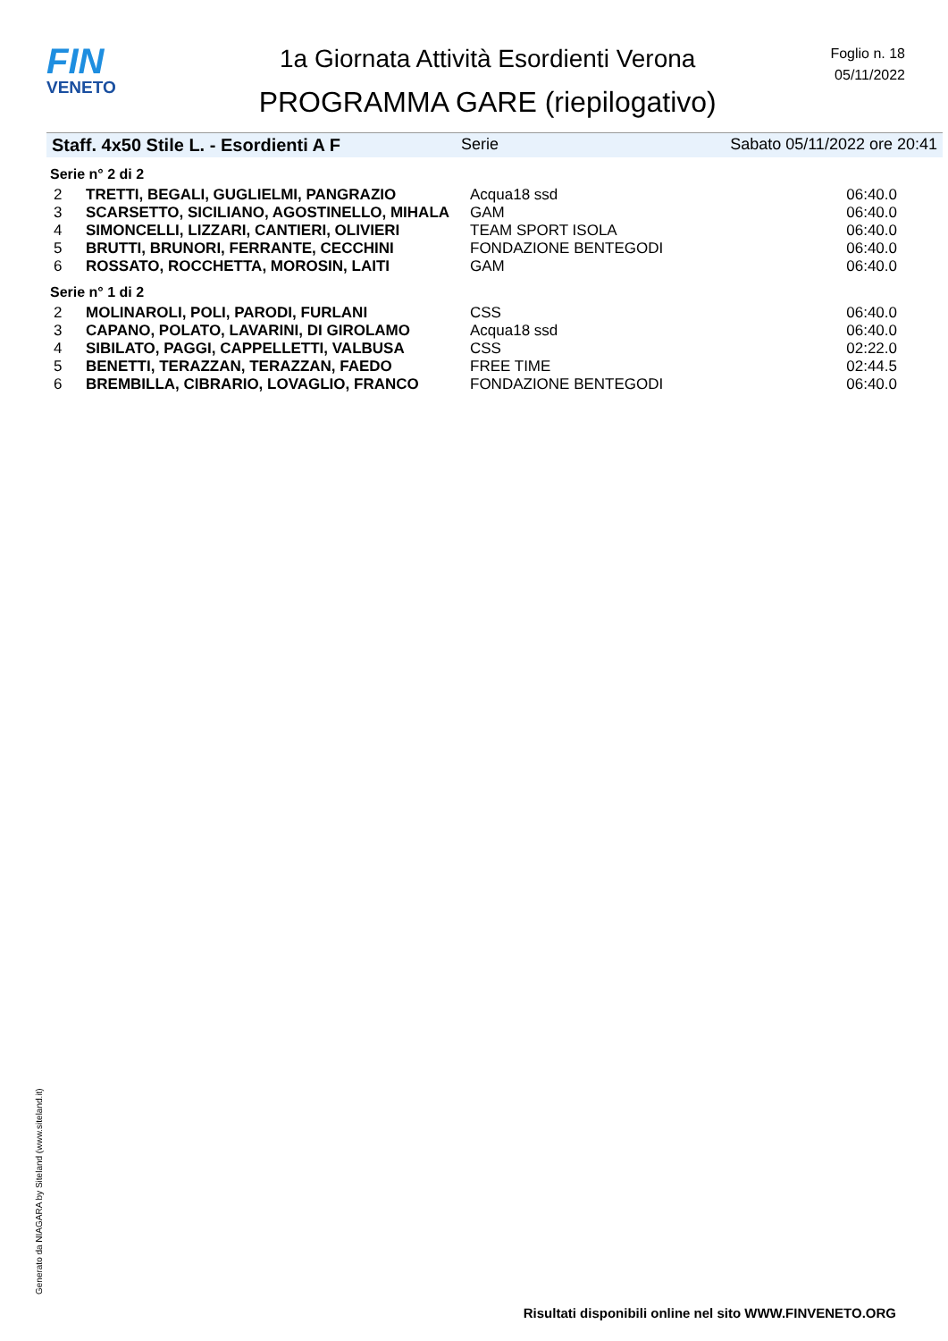FIN
VENETO
1a Giornata Attività Esordienti Verona
PROGRAMMA GARE (riepilogativo)
Foglio n. 18
05/11/2022
Staff. 4x50 Stile L. - Esordienti A F Serie Sabato 05/11/2022 ore 20:41
Serie n° 2 di 2
| 2 | TRETTI, BEGALI, GUGLIELMI, PANGRAZIO | Acqua18 ssd | 06:40.0 |
| 3 | SCARSETTO, SICILIANO, AGOSTINELLO, MIHALA | GAM | 06:40.0 |
| 4 | SIMONCELLI, LIZZARI, CANTIERI, OLIVIERI | TEAM SPORT ISOLA | 06:40.0 |
| 5 | BRUTTI, BRUNORI, FERRANTE, CECCHINI | FONDAZIONE BENTEGODI | 06:40.0 |
| 6 | ROSSATO, ROCCHETTA, MOROSIN, LAITI | GAM | 06:40.0 |
Serie n° 1 di 2
| 2 | MOLINAROLI, POLI, PARODI, FURLANI | CSS | 06:40.0 |
| 3 | CAPANO, POLATO, LAVARINI, DI GIROLAMO | Acqua18 ssd | 06:40.0 |
| 4 | SIBILATO, PAGGI, CAPPELLETTI, VALBUSA | CSS | 02:22.0 |
| 5 | BENETTI, TERAZZAN, TERAZZAN, FAEDO | FREE TIME | 02:44.5 |
| 6 | BREMBILLA, CIBRARIO, LOVAGLIO, FRANCO | FONDAZIONE BENTEGODI | 06:40.0 |
Generato da NIAGARA by Siteland (www.siteland.it)
Risultati disponibili online nel sito WWW.FINVENETO.ORG